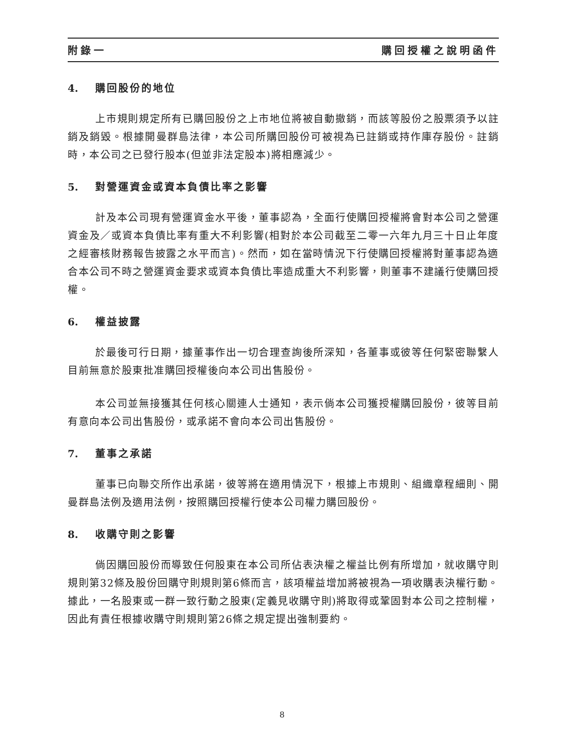附錄一 購回授權之說明函件
4. 購回股份的地位
上市規則規定所有已購回股份之上市地位將被自動撤銷，而該等股份之股票須予以註銷及銷毀。根據開曼群島法律，本公司所購回股份可被視為已註銷或持作庫存股份。註銷時，本公司之已發行股本(但並非法定股本)將相應減少。
5. 對營運資金或資本負債比率之影響
計及本公司現有營運資金水平後，董事認為，全面行使購回授權將會對本公司之營運資金及／或資本負債比率有重大不利影響(相對於本公司截至二零一六年九月三十日止年度之經審核財務報告披露之水平而言)。然而，如在當時情況下行使購回授權將對董事認為適合本公司不時之營運資金要求或資本負債比率造成重大不利影響，則董事不建議行使購回授權。
6. 權益披露
於最後可行日期，據董事作出一切合理查詢後所深知，各董事或彼等任何緊密聯繫人目前無意於股東批准購回授權後向本公司出售股份。
本公司並無接獲其任何核心關連人士通知，表示倘本公司獲授權購回股份，彼等目前有意向本公司出售股份，或承諾不會向本公司出售股份。
7. 董事之承諾
董事已向聯交所作出承諾，彼等將在適用情況下，根據上市規則、組織章程細則、開曼群島法例及適用法例，按照購回授權行使本公司權力購回股份。
8. 收購守則之影響
倘因購回股份而導致任何股東在本公司所佔表決權之權益比例有所增加，就收購守則規則第32條及股份回購守則規則第6條而言，該項權益增加將被視為一項收購表決權行動。據此，一名股東或一群一致行動之股東(定義見收購守則)將取得或鞏固對本公司之控制權，因此有責任根據收購守則規則第26條之規定提出強制要約。
8